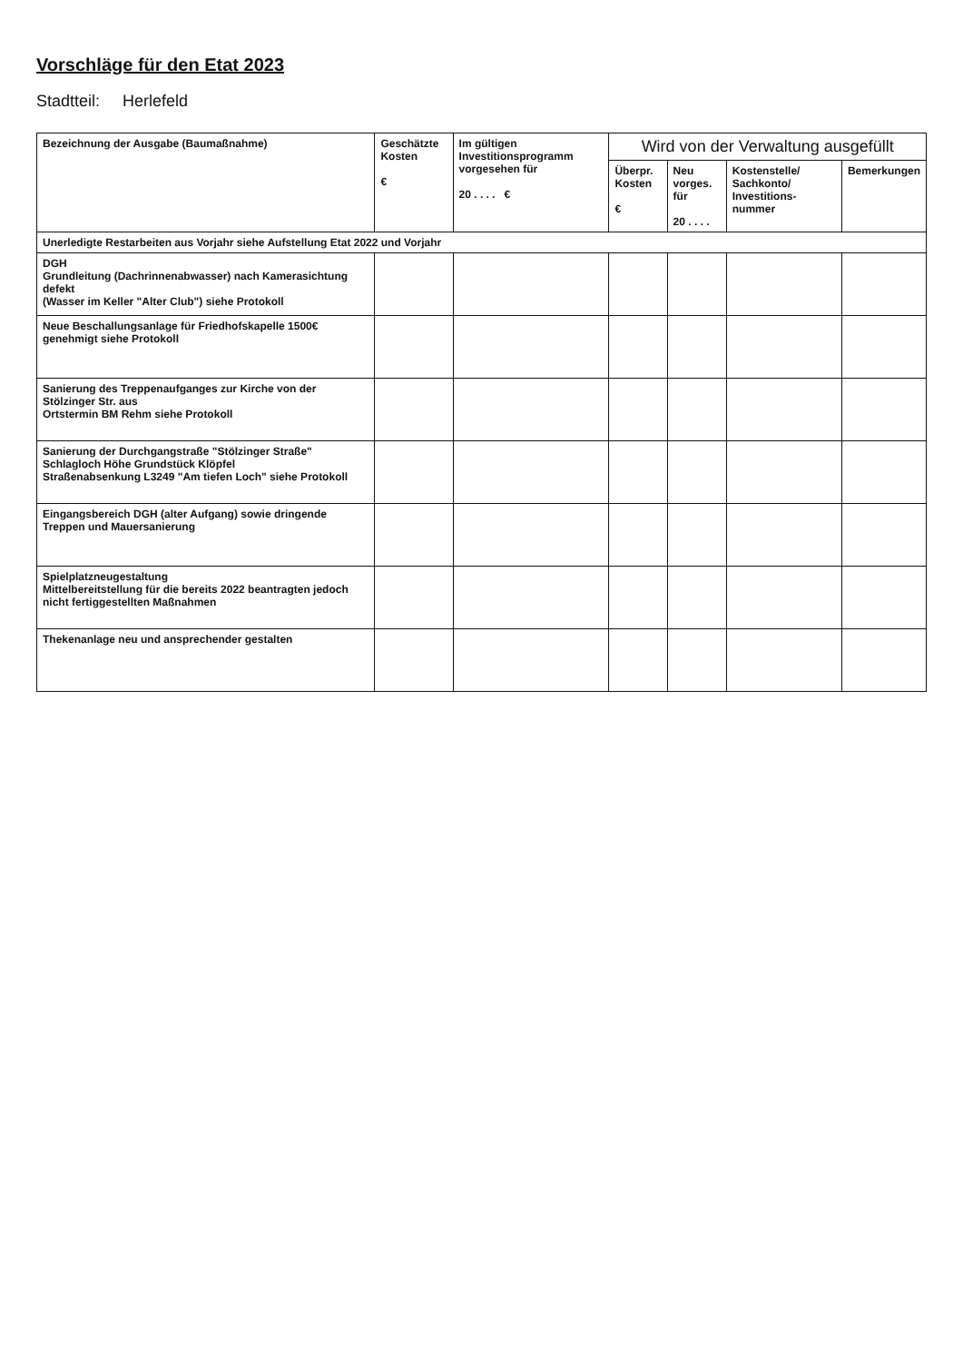Vorschläge für den Etat 2023
Stadtteil: Herlefeld
| Bezeichnung der Ausgabe (Baumaßnahme) | Geschätzte Kosten € | Im gültigen Investitionsprogramm vorgesehen für 20 . . . . € | Wird von der Verwaltung ausgefüllt | | | |
| --- | --- | --- | --- | --- | --- | --- |
| | | | Überpr. Kosten € | Neu vorges. für 20 . . . . | Kostenstelle/ Sachkonto/ Investitions-nummer | Bemerkungen |
| Unerledigte Restarbeiten aus Vorjahr siehe Aufstellung Etat 2022 und Vorjahr | | | | | | |
| DGH Grundleitung (Dachrinnenabwasser) nach Kamerasichtung defekt (Wasser im Keller "Alter Club") siehe Protokoll | | | | | | |
| Neue Beschallungsanlage für Friedhofskapelle 1500€ genehmigt siehe Protokoll | | | | | | |
| Sanierung des Treppenaufganges zur Kirche von der Stölzinger Str. aus Ortstermin BM Rehm siehe Protokoll | | | | | | |
| Sanierung der Durchgangstraße "Stölzinger Straße" Schlagloch Höhe Grundstück Klöpfel Straßenabsenkung L3249 "Am tiefen Loch" siehe Protokoll | | | | | | |
| Eingangsbereich DGH (alter Aufgang) sowie dringende Treppen und Mauersanierung | | | | | | |
| Spielplatzneugestaltung Mittelbereitstellung für die bereits 2022 beantragten jedoch nicht fertiggestellten Maßnahmen | | | | | | |
| Thekenanlage neu und ansprechender gestalten | | | | | | |